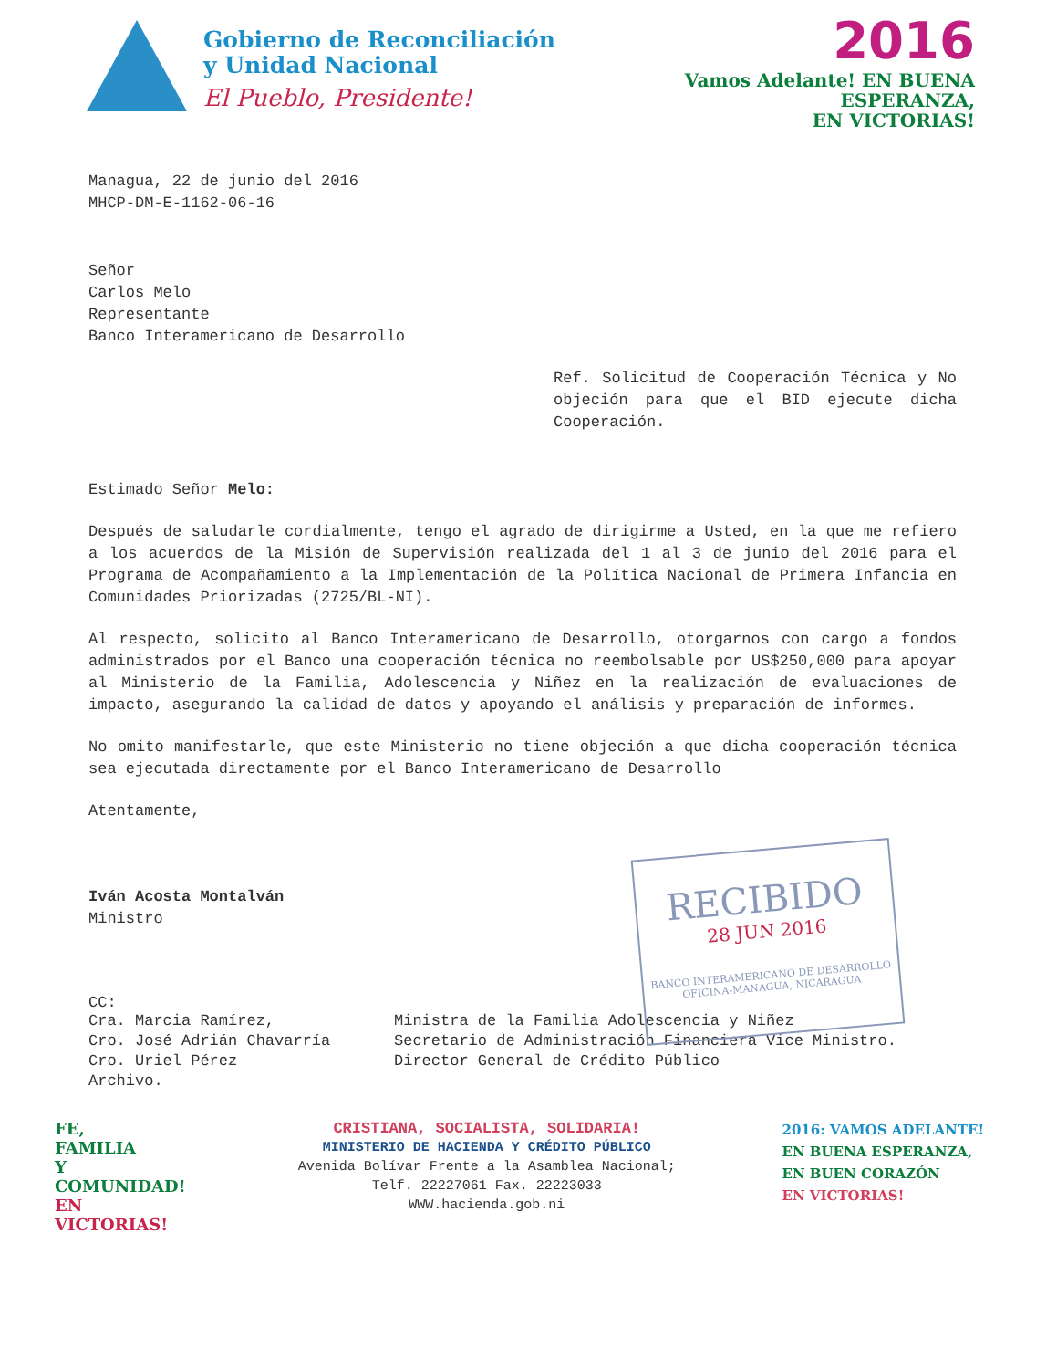Gobierno de Reconciliación
y Unidad Nacional
El Pueblo, Presidente!
2016
Vamos Adelante! EN BUENA
ESPERANZA,
EN VICTORIAS!
Managua, 22 de junio del 2016
MHCP-DM-E-1162-06-16
Señor
Carlos Melo
Representante
Banco Interamericano de Desarrollo
Ref. Solicitud de Cooperación Técnica y No objeción para que el BID ejecute dicha Cooperación.
Estimado Señor Melo:
Después de saludarle cordialmente, tengo el agrado de dirigirme a Usted, en la que me refiero a los acuerdos de la Misión de Supervisión realizada del 1 al 3 de junio del 2016 para el Programa de Acompañamiento a la Implementación de la Política Nacional de Primera Infancia en Comunidades Priorizadas (2725/BL-NI).
Al respecto, solicito al Banco Interamericano de Desarrollo, otorgarnos con cargo a fondos administrados por el Banco una cooperación técnica no reembolsable por US$250,000 para apoyar al Ministerio de la Familia, Adolescencia y Niñez en la realización de evaluaciones de impacto, asegurando la calidad de datos y apoyando el análisis y preparación de informes.
No omito manifestarle, que este Ministerio no tiene objeción a que dicha cooperación técnica sea ejecutada directamente por el Banco Interamericano de Desarrollo
Atentamente,
Iván Acosta Montalván
Ministro
CC:
Cra. Marcia Ramírez,
Cro. José Adrián Chavarría
Cro. Uriel Pérez
Archivo.
Ministra de la Familia Adolescencia y Niñez
Secretario de Administración Financiera Vice Ministro.
Director General de Crédito Público
RECIBIDO
28 JUN 2016
BANCO INTERAMERICANO DE DESARROLLO
OFICINA-MANAGUA, NICARAGUA
FE,
FAMILIA
Y COMUNIDAD!
EN VICTORIAS!
CRISTIANA, SOCIALISTA, SOLIDARIA!
MINISTERIO DE HACIENDA Y CRÉDITO PÚBLICO
Avenida Bolívar Frente a la Asamblea Nacional;
Telf. 22227061 Fax. 22223033
WWW.hacienda.gob.ni
2016: VAMOS ADELANTE!
EN BUENA ESPERANZA,
EN BUEN CORAZÓN
EN VICTORIAS!